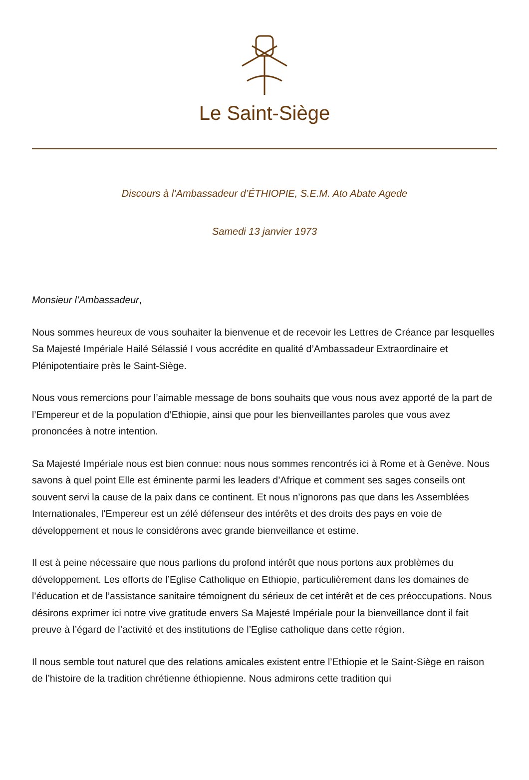Le Saint-Siège
Discours à l’Ambassadeur d’ÉTHIOPIE, S.E.M. Ato Abate Agede
Samedi 13 janvier 1973
Monsieur l’Ambassadeur,
Nous sommes heureux de vous souhaiter la bienvenue et de recevoir les Lettres de Créance par lesquelles Sa Majesté Impériale Hailé Sélassié I vous accrédite en qualité d’Ambassadeur Extraordinaire et Plénipotentiaire près le Saint-Siège.
Nous vous remercions pour l’aimable message de bons souhaits que vous nous avez apporté de la part de l’Empereur et de la population d’Ethiopie, ainsi que pour les bienveillantes paroles que vous avez prononcées à notre intention.
Sa Majesté Impériale nous est bien connue: nous nous sommes rencontrés ici à Rome et à Genève. Nous savons à quel point Elle est éminente parmi les leaders d’Afrique et comment ses sages conseils ont souvent servi la cause de la paix dans ce continent. Et nous n’ignorons pas que dans les Assemblées Internationales, l’Empereur est un zélé défenseur des intérêts et des droits des pays en voie de développement et nous le considérons avec grande bienveillance et estime.
Il est à peine nécessaire que nous parlions du profond intérêt que nous portons aux problèmes du développement. Les efforts de l’Eglise Catholique en Ethiopie, particulièrement dans les domaines de l’éducation et de l’assistance sanitaire témoignent du sérieux de cet intérêt et de ces préoccupations. Nous désirons exprimer ici notre vive gratitude envers Sa Majesté Impériale pour la bienveillance dont il fait preuve à l’égard de l’activité et des institutions de l’Eglise catholique dans cette région.
Il nous semble tout naturel que des relations amicales existent entre l’Ethiopie et le Saint-Siège en raison de l’histoire de la tradition chrétienne éthiopienne. Nous admirons cette tradition qui